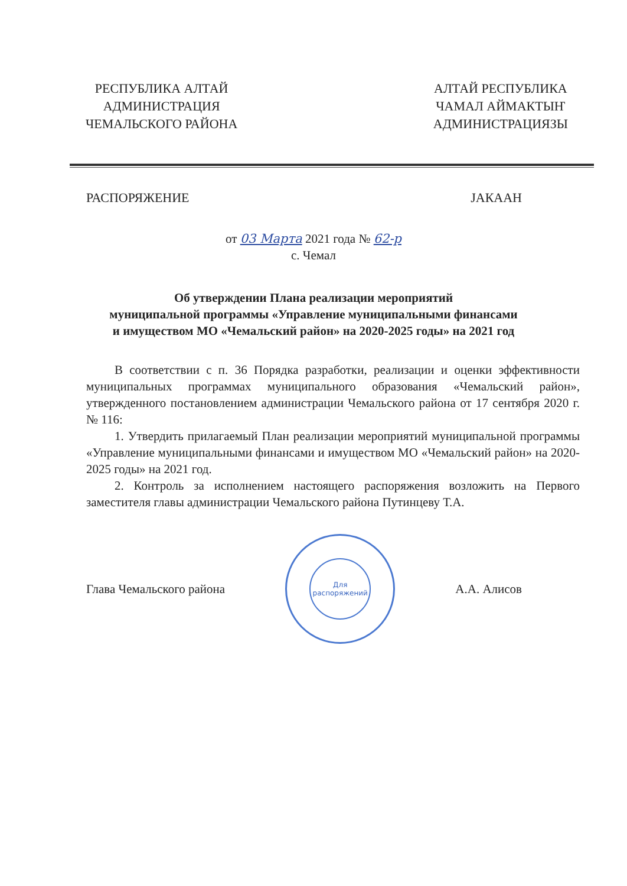РЕСПУБЛИКА АЛТАЙ
АДМИНИСТРАЦИЯ
ЧЕМАЛЬСКОГО РАЙОНА
АЛТАЙ РЕСПУБЛИКА
ЧАМАЛ АЙМАКТЫҤ
АДМИНИСТРАЦИЯЗЫ
РАСПОРЯЖЕНИЕ JАКААН
от 03 Марта 2021 года № 62-р
с. Чемал
Об утверждении Плана реализации мероприятий
муниципальной программы «Управление муниципальными финансами
и имуществом МО «Чемальский район» на 2020-2025 годы» на 2021 год
В соответствии с п. 36 Порядка разработки, реализации и оценки эффективности муниципальных программах муниципального образования «Чемальский район», утвержденного постановлением администрации Чемальского района от 17 сентября 2020 г. № 116:
1. Утвердить прилагаемый План реализации мероприятий муниципальной программы «Управление муниципальными финансами и имуществом МО «Чемальский район» на 2020-2025 годы» на 2021 год.
2. Контроль за исполнением настоящего распоряжения возложить на Первого заместителя главы администрации Чемальского района Путинцеву Т.А.
Глава Чемальского района
Для
распоряжений
А.А. Алисов